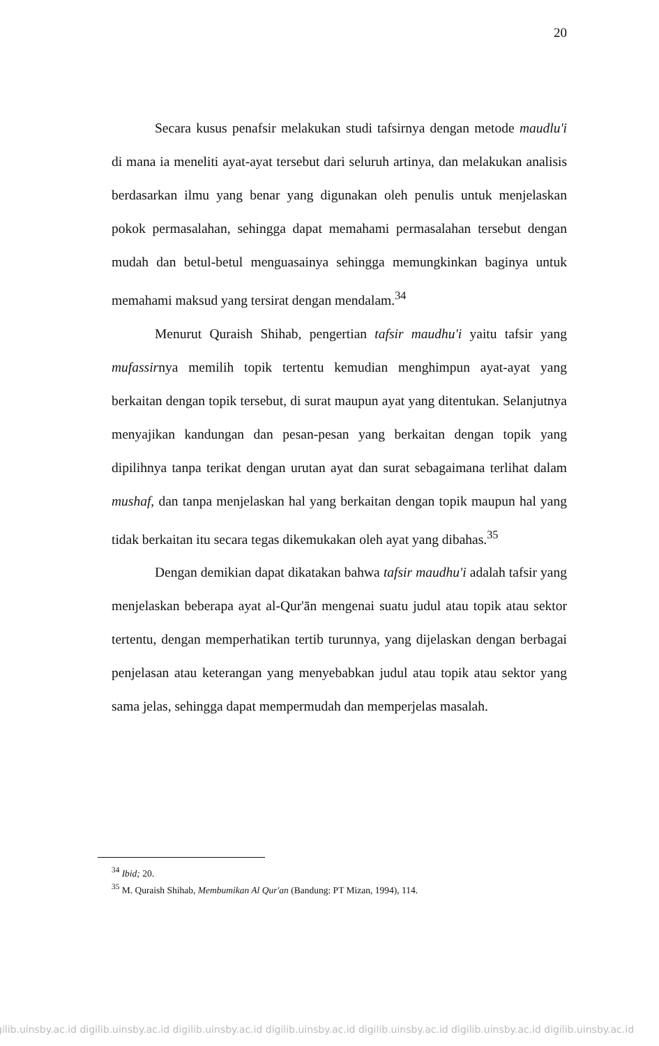20
Secara kusus penafsir melakukan studi tafsirnya dengan metode maudlu'i di mana ia meneliti ayat-ayat tersebut dari seluruh artinya, dan melakukan analisis berdasarkan ilmu yang benar yang digunakan oleh penulis untuk menjelaskan pokok permasalahan, sehingga dapat memahami permasalahan tersebut dengan mudah dan betul-betul menguasainya sehingga memungkinkan baginya untuk memahami maksud yang tersirat dengan mendalam.<sup>34</sup>
Menurut Quraish Shihab, pengertian tafsir maudhu'i yaitu tafsir yang mufassirnya memilih topik tertentu kemudian menghimpun ayat-ayat yang berkaitan dengan topik tersebut, di surat maupun ayat yang ditentukan. Selanjutnya menyajikan kandungan dan pesan-pesan yang berkaitan dengan topik yang dipilihnya tanpa terikat dengan urutan ayat dan surat sebagaimana terlihat dalam mushaf, dan tanpa menjelaskan hal yang berkaitan dengan topik maupun hal yang tidak berkaitan itu secara tegas dikemukakan oleh ayat yang dibahas.<sup>35</sup>
Dengan demikian dapat dikatakan bahwa tafsir maudhu'i adalah tafsir yang menjelaskan beberapa ayat al-Qur'ān mengenai suatu judul atau topik atau sektor tertentu, dengan memperhatikan tertib turunnya, yang dijelaskan dengan berbagai penjelasan atau keterangan yang menyebabkan judul atau topik atau sektor yang sama jelas, sehingga dapat mempermudah dan memperjelas masalah.
<sup>34</sup> Ibid; 20.
<sup>35</sup> M. Quraish Shihab, Membumikan Al Qur'an (Bandung: PT Mizan, 1994), 114.
gilib.uinsby.ac.id digilib.uinsby.ac.id digilib.uinsby.ac.id digilib.uinsby.ac.id digilib.uinsby.ac.id digilib.uinsby.ac.id digilib.uinsby.ac.id